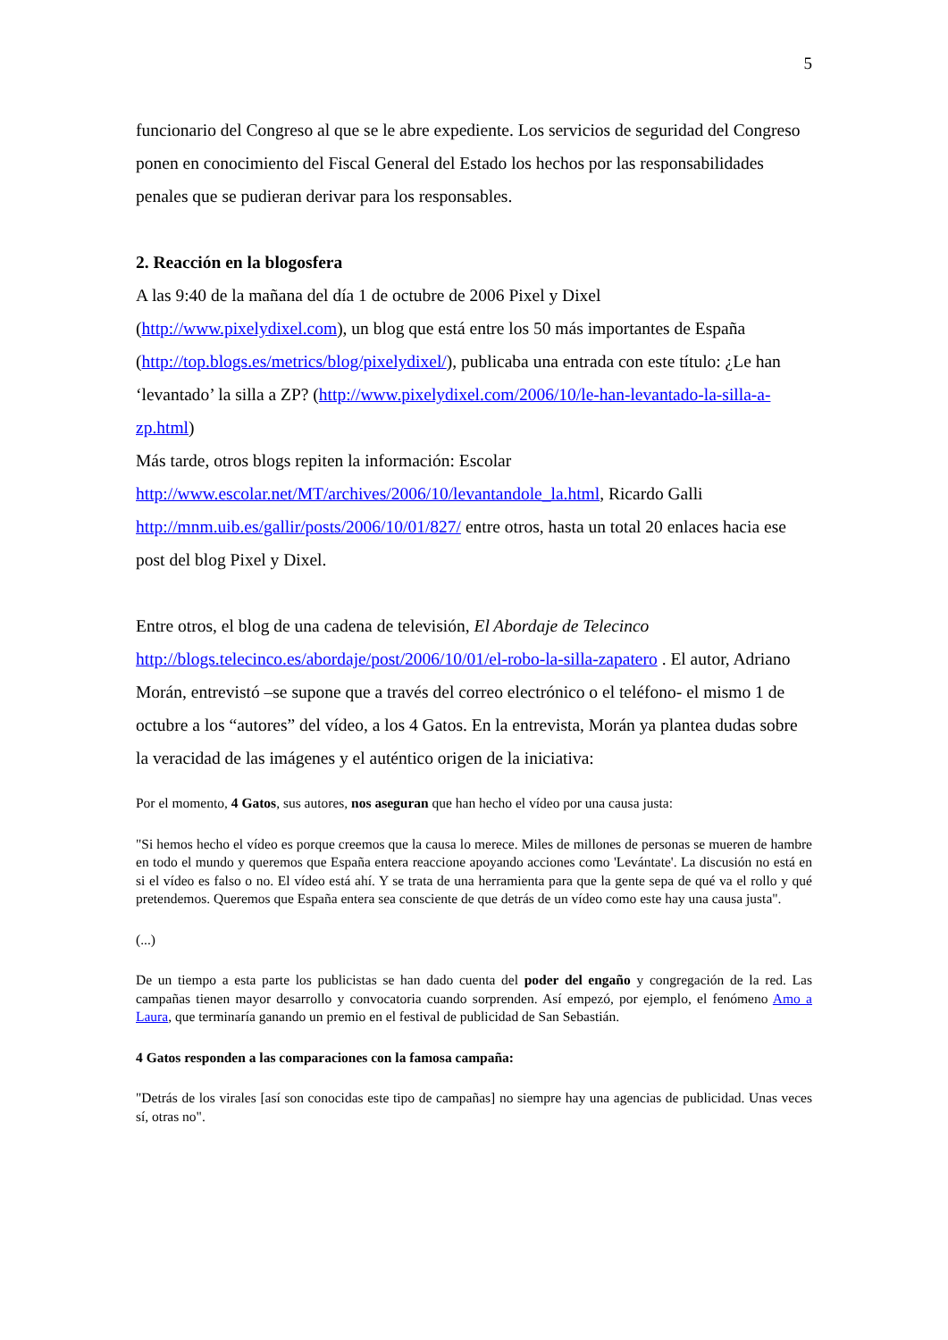5
funcionario del Congreso al que se le abre expediente. Los servicios de seguridad del Congreso ponen en conocimiento del Fiscal General del Estado los hechos por las responsabilidades penales que se pudieran derivar para los responsables.
2. Reacción en la blogosfera
A las 9:40 de la mañana del día 1 de octubre de 2006 Pixel y Dixel
(http://www.pixelydixel.com), un blog que está entre los 50 más importantes de España (http://top.blogs.es/metrics/blog/pixelydixel/), publicaba una entrada con este título: ¿Le han ‘levantado’ la silla a ZP? (http://www.pixelydixel.com/2006/10/le-han-levantado-la-silla-a-zp.html)
Más tarde, otros blogs repiten la información: Escolar
http://www.escolar.net/MT/archives/2006/10/levantandole_la.html, Ricardo Galli
http://mnm.uib.es/gallir/posts/2006/10/01/827/ entre otros, hasta un total 20 enlaces hacia ese post del blog Pixel y Dixel.
Entre otros, el blog de una cadena de televisión, El Abordaje de Telecinco
http://blogs.telecinco.es/abordaje/post/2006/10/01/el-robo-la-silla-zapatero . El autor, Adriano Morán, entrevistó –se supone que a través del correo electrónico o el teléfono- el mismo 1 de octubre a los “autores” del vídeo, a los 4 Gatos. En la entrevista, Morán ya plantea dudas sobre la veracidad de las imágenes y el auténtico origen de la iniciativa:
Por el momento, 4 Gatos, sus autores, nos aseguran que han hecho el vídeo por una causa justa:
"Si hemos hecho el vídeo es porque creemos que la causa lo merece. Miles de millones de personas se mueren de hambre en todo el mundo y queremos que España entera reaccione apoyando acciones como 'Levántate'. La discusión no está en si el vídeo es falso o no. El vídeo está ahí. Y se trata de una herramienta para que la gente sepa de qué va el rollo y qué pretendemos. Queremos que España entera sea consciente de que detrás de un vídeo como este hay una causa justa".
(...)
De un tiempo a esta parte los publicistas se han dado cuenta del poder del engaño y congregación de la red. Las campañas tienen mayor desarrollo y convocatoria cuando sorprenden. Así empezó, por ejemplo, el fenómeno Amo a Laura, que terminaría ganando un premio en el festival de publicidad de San Sebastián.
4 Gatos responden a las comparaciones con la famosa campaña:
"Detrás de los virales [así son conocidas este tipo de campañas] no siempre hay una agencias de publicidad. Unas veces sí, otras no".